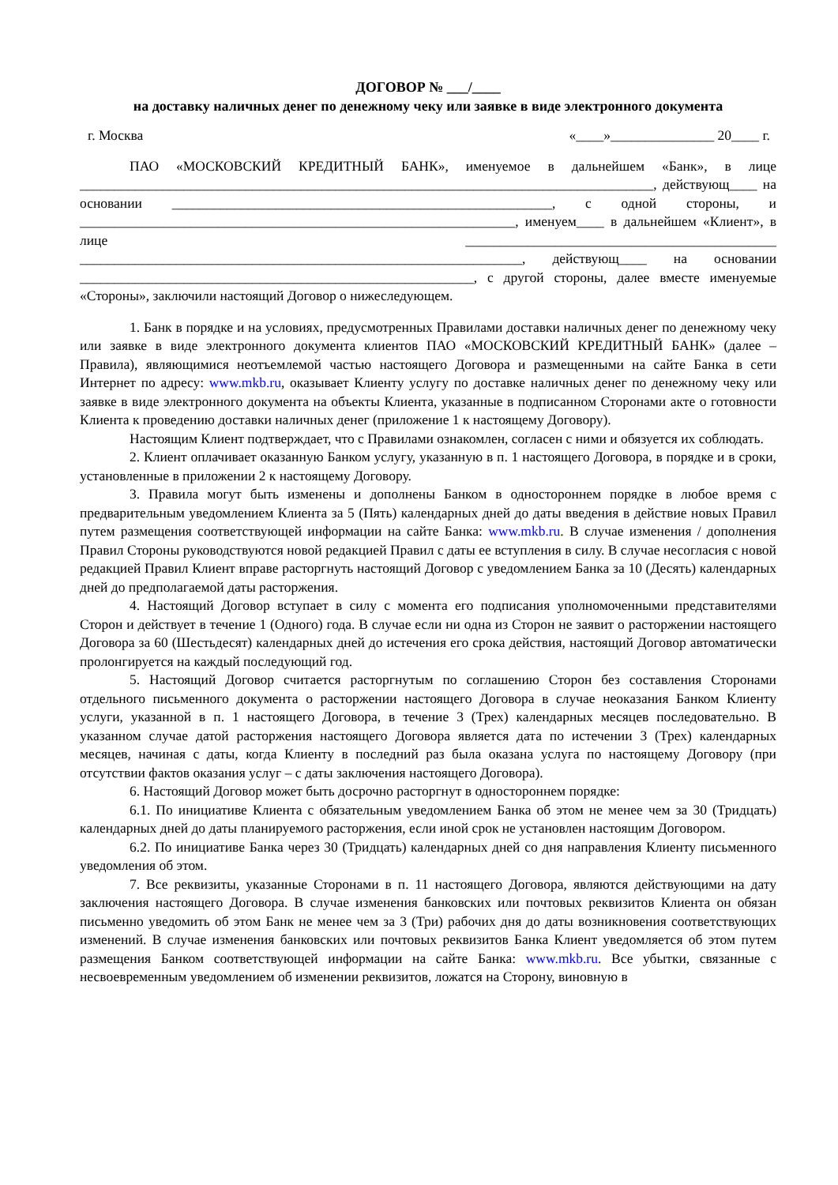ДОГОВОР № ___/____
на доставку наличных денег по денежному чеку или заявке в виде электронного документа
г. Москва «____»_______________ 20____ г.
ПАО «МОСКОВСКИЙ КРЕДИТНЫЙ БАНК», именуемое в дальнейшем «Банк», в лице ___________________________________________________________________________________, действующ____ на основании _______________________________________________________, с одной стороны, и _______________________________________________________________, именуем____ в дальнейшем «Клиент», в лице _____________________________________________ ________________________________________________________________, действующ____ на основании _________________________________________________________, с другой стороны, далее вместе именуемые «Стороны», заключили настоящий Договор о нижеследующем.
1. Банк в порядке и на условиях, предусмотренных Правилами доставки наличных денег по денежному чеку или заявке в виде электронного документа клиентов ПАО «МОСКОВСКИЙ КРЕДИТНЫЙ БАНК» (далее – Правила), являющимися неотъемлемой частью настоящего Договора и размещенными на сайте Банка в сети Интернет по адресу: www.mkb.ru, оказывает Клиенту услугу по доставке наличных денег по денежному чеку или заявке в виде электронного документа на объекты Клиента, указанные в подписанном Сторонами акте о готовности Клиента к проведению доставки наличных денег (приложение 1 к настоящему Договору).
Настоящим Клиент подтверждает, что с Правилами ознакомлен, согласен с ними и обязуется их соблюдать.
2. Клиент оплачивает оказанную Банком услугу, указанную в п. 1 настоящего Договора, в порядке и в сроки, установленные в приложении 2 к настоящему Договору.
3. Правила могут быть изменены и дополнены Банком в одностороннем порядке в любое время с предварительным уведомлением Клиента за 5 (Пять) календарных дней до даты введения в действие новых Правил путем размещения соответствующей информации на сайте Банка: www.mkb.ru. В случае изменения / дополнения Правил Стороны руководствуются новой редакцией Правил с даты ее вступления в силу. В случае несогласия с новой редакцией Правил Клиент вправе расторгнуть настоящий Договор с уведомлением Банка за 10 (Десять) календарных дней до предполагаемой даты расторжения.
4. Настоящий Договор вступает в силу с момента его подписания уполномоченными представителями Сторон и действует в течение 1 (Одного) года. В случае если ни одна из Сторон не заявит о расторжении настоящего Договора за 60 (Шестьдесят) календарных дней до истечения его срока действия, настоящий Договор автоматически пролонгируется на каждый последующий год.
5. Настоящий Договор считается расторгнутым по соглашению Сторон без составления Сторонами отдельного письменного документа о расторжении настоящего Договора в случае неоказания Банком Клиенту услуги, указанной в п. 1 настоящего Договора, в течение 3 (Трех) календарных месяцев последовательно. В указанном случае датой расторжения настоящего Договора является дата по истечении 3 (Трех) календарных месяцев, начиная с даты, когда Клиенту в последний раз была оказана услуга по настоящему Договору (при отсутствии фактов оказания услуг – с даты заключения настоящего Договора).
6. Настоящий Договор может быть досрочно расторгнут в одностороннем порядке:
6.1. По инициативе Клиента с обязательным уведомлением Банка об этом не менее чем за 30 (Тридцать) календарных дней до даты планируемого расторжения, если иной срок не установлен настоящим Договором.
6.2. По инициативе Банка через 30 (Тридцать) календарных дней со дня направления Клиенту письменного уведомления об этом.
7. Все реквизиты, указанные Сторонами в п. 11 настоящего Договора, являются действующими на дату заключения настоящего Договора. В случае изменения банковских или почтовых реквизитов Клиента он обязан письменно уведомить об этом Банк не менее чем за 3 (Три) рабочих дня до даты возникновения соответствующих изменений. В случае изменения банковских или почтовых реквизитов Банка Клиент уведомляется об этом путем размещения Банком соответствующей информации на сайте Банка: www.mkb.ru. Все убытки, связанные с несвоевременным уведомлением об изменении реквизитов, ложатся на Сторону, виновную в